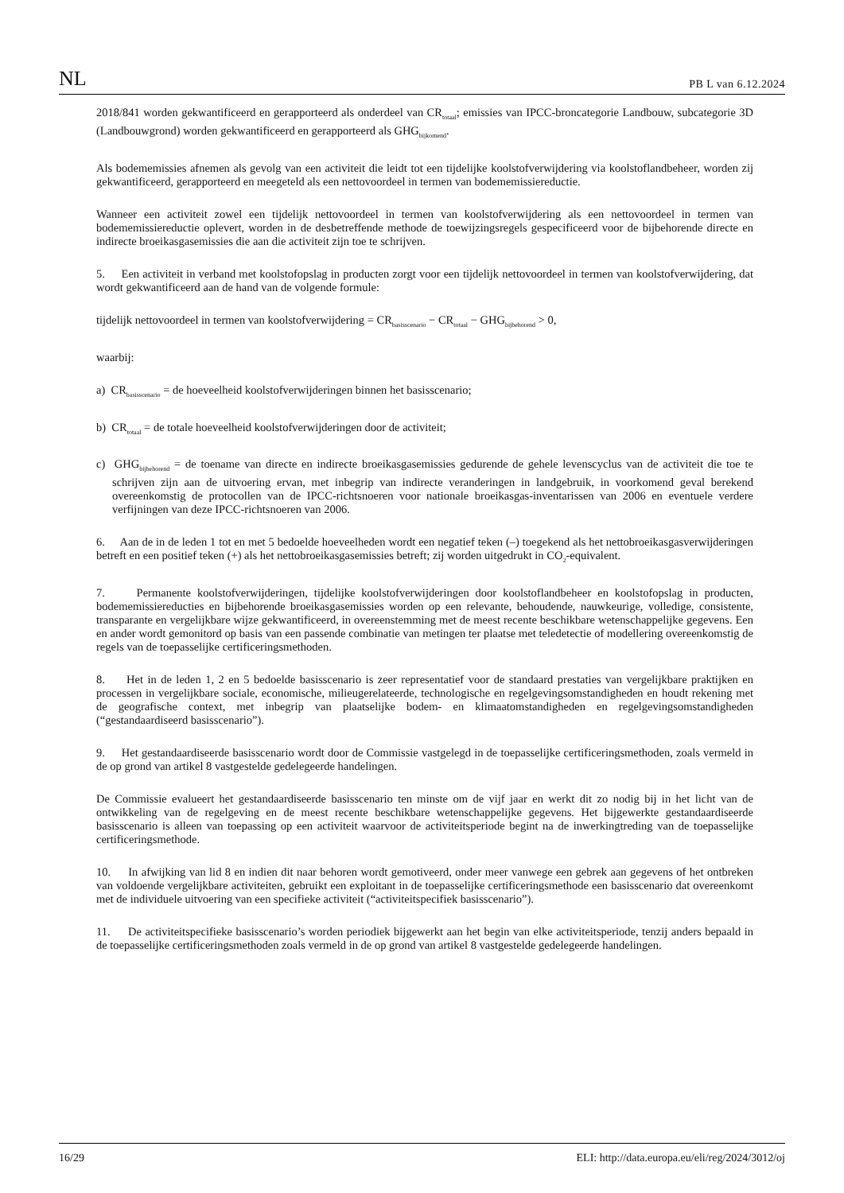NL PB L van 6.12.2024
2018/841 worden gekwantificeerd en gerapporteerd als onderdeel van CR<sub>totaal</sub>; emissies van IPCC-broncategorie Landbouw, subcategorie 3D (Landbouwgrond) worden gekwantificeerd en gerapporteerd als GHG<sub>bijkomend</sub>.
Als bodememissies afnemen als gevolg van een activiteit die leidt tot een tijdelijke koolstofverwijdering via koolstoflandbeheer, worden zij gekwantificeerd, gerapporteerd en meegeteld als een nettovoordeel in termen van bodememissiereductie.
Wanneer een activiteit zowel een tijdelijk nettovoordeel in termen van koolstofverwijdering als een nettovoordeel in termen van bodememissiereductie oplevert, worden in de desbetreffende methode de toewijzingsregels gespecificeerd voor de bijbehorende directe en indirecte broeikasgasemissies die aan die activiteit zijn toe te schrijven.
5. Een activiteit in verband met koolstofopslag in producten zorgt voor een tijdelijk nettovoordeel in termen van koolstofverwijdering, dat wordt gekwantificeerd aan de hand van de volgende formule:
tijdelijk nettovoordeel in termen van koolstofverwijdering = CR<sub>basisscenario</sub> − CR<sub>totaal</sub> − GHG<sub>bijbehorend</sub> > 0,
waarbij:
a) CR<sub>basisscenario</sub> = de hoeveelheid koolstofverwijderingen binnen het basisscenario;
b) CR<sub>totaal</sub> = de totale hoeveelheid koolstofverwijderingen door de activiteit;
c) GHG<sub>bijbehorend</sub> = de toename van directe en indirecte broeikasgasemissies gedurende de gehele levenscyclus van de activiteit die toe te schrijven zijn aan de uitvoering ervan, met inbegrip van indirecte veranderingen in landgebruik, in voorkomend geval berekend overeenkomstig de protocollen van de IPCC-richtsnoeren voor nationale broeikasgas-inventarissen van 2006 en eventuele verdere verfijningen van deze IPCC-richtsnoeren van 2006.
6. Aan de in de leden 1 tot en met 5 bedoelde hoeveelheden wordt een negatief teken (–) toegekend als het nettobroeikasgasverwijderingen betreft en een positief teken (+) als het nettobroeikasgasemissies betreft; zij worden uitgedrukt in CO<sub>2</sub>-equivalent.
7. Permanente koolstofverwijderingen, tijdelijke koolstofverwijderingen door koolstoflandbeheer en koolstofopslag in producten, bodememissiereducties en bijbehorende broeikasgasemissies worden op een relevante, behoudende, nauwkeurige, volledige, consistente, transparante en vergelijkbare wijze gekwantificeerd, in overeenstemming met de meest recente beschikbare wetenschappelijke gegevens. Een en ander wordt gemonitord op basis van een passende combinatie van metingen ter plaatse met teledetectie of modellering overeenkomstig de regels van de toepasselijke certificeringsmethoden.
8. Het in de leden 1, 2 en 5 bedoelde basisscenario is zeer representatief voor de standaard prestaties van vergelijkbare praktijken en processen in vergelijkbare sociale, economische, milieugerelateerde, technologische en regelgevingsomstandigheden en houdt rekening met de geografische context, met inbegrip van plaatselijke bodem- en klimaatomstandigheden en regelgevingsomstandigheden (“gestandaardiseerd basisscenario”).
9. Het gestandaardiseerde basisscenario wordt door de Commissie vastgelegd in de toepasselijke certificeringsmethoden, zoals vermeld in de op grond van artikel 8 vastgestelde gedelegeerde handelingen.
De Commissie evalueert het gestandaardiseerde basisscenario ten minste om de vijf jaar en werkt dit zo nodig bij in het licht van de ontwikkeling van de regelgeving en de meest recente beschikbare wetenschappelijke gegevens. Het bijgewerkte gestandaardiseerde basisscenario is alleen van toepassing op een activiteit waarvoor de activiteitsperiode begint na de inwerkingtreding van de toepasselijke certificeringsmethode.
10. In afwijking van lid 8 en indien dit naar behoren wordt gemotiveerd, onder meer vanwege een gebrek aan gegevens of het ontbreken van voldoende vergelijkbare activiteiten, gebruikt een exploitant in de toepasselijke certificeringsmethode een basisscenario dat overeenkomt met de individuele uitvoering van een specifieke activiteit (“activiteitspecifiek basisscenario”).
11. De activiteitspecifieke basisscenario’s worden periodiek bijgewerkt aan het begin van elke activiteitsperiode, tenzij anders bepaald in de toepasselijke certificeringsmethoden zoals vermeld in de op grond van artikel 8 vastgestelde gedelegeerde handelingen.
16/29 ELI: http://data.europa.eu/eli/reg/2024/3012/oj